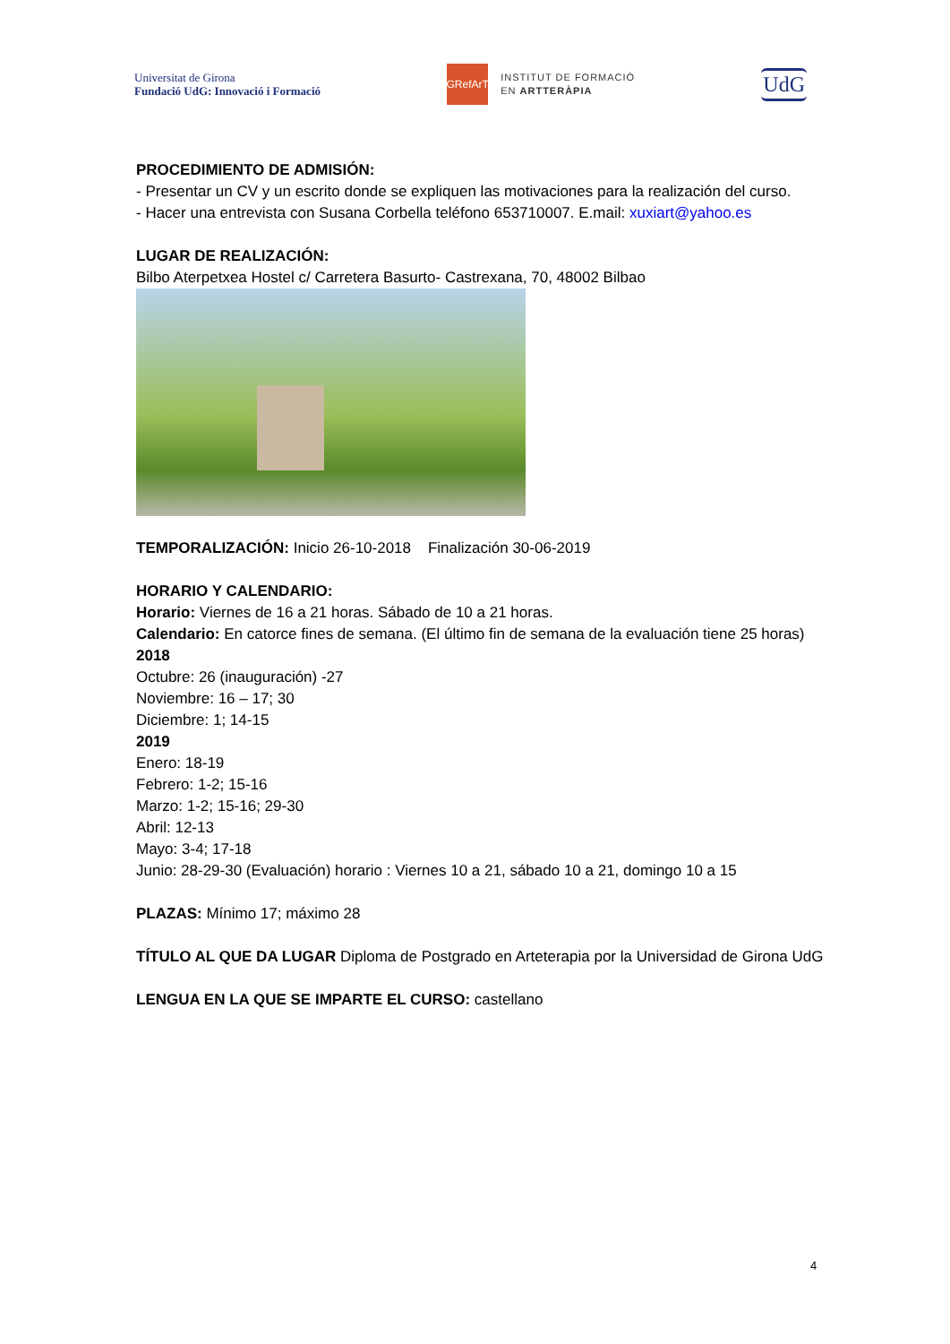Universitat de Girona
Fundació UdG: Innovació i Formació
GRefArT
INSTITUT DE FORMACIÓ
EN ARTTERÀPIA
UdG
PROCEDIMIENTO DE ADMISIÓN:
- Presentar un CV y un escrito donde se expliquen las motivaciones para la realización del curso.
- Hacer una entrevista con Susana Corbella teléfono 653710007. E.mail: xuxiart@yahoo.es
LUGAR DE REALIZACIÓN:
Bilbo Aterpetxea Hostel c/ Carretera Basurto- Castrexana, 70, 48002 Bilbao
TEMPORALIZACIÓN: Inicio 26-10-2018 Finalización 30-06-2019
HORARIO Y CALENDARIO:
Horario: Viernes de 16 a 21 horas. Sábado de 10 a 21 horas.
Calendario: En catorce fines de semana. (El último fin de semana de la evaluación tiene 25 horas)
2018
Octubre: 26 (inauguración) -27
Noviembre: 16 – 17; 30
Diciembre: 1; 14-15
2019
Enero: 18-19
Febrero: 1-2; 15-16
Marzo: 1-2; 15-16; 29-30
Abril: 12-13
Mayo: 3-4; 17-18
Junio: 28-29-30 (Evaluación) horario : Viernes 10 a 21, sábado 10 a 21, domingo 10 a 15
PLAZAS: Mínimo 17; máximo 28
TÍTULO AL QUE DA LUGAR Diploma de Postgrado en Arteterapia por la Universidad de Girona UdG
LENGUA EN LA QUE SE IMPARTE EL CURSO: castellano
4